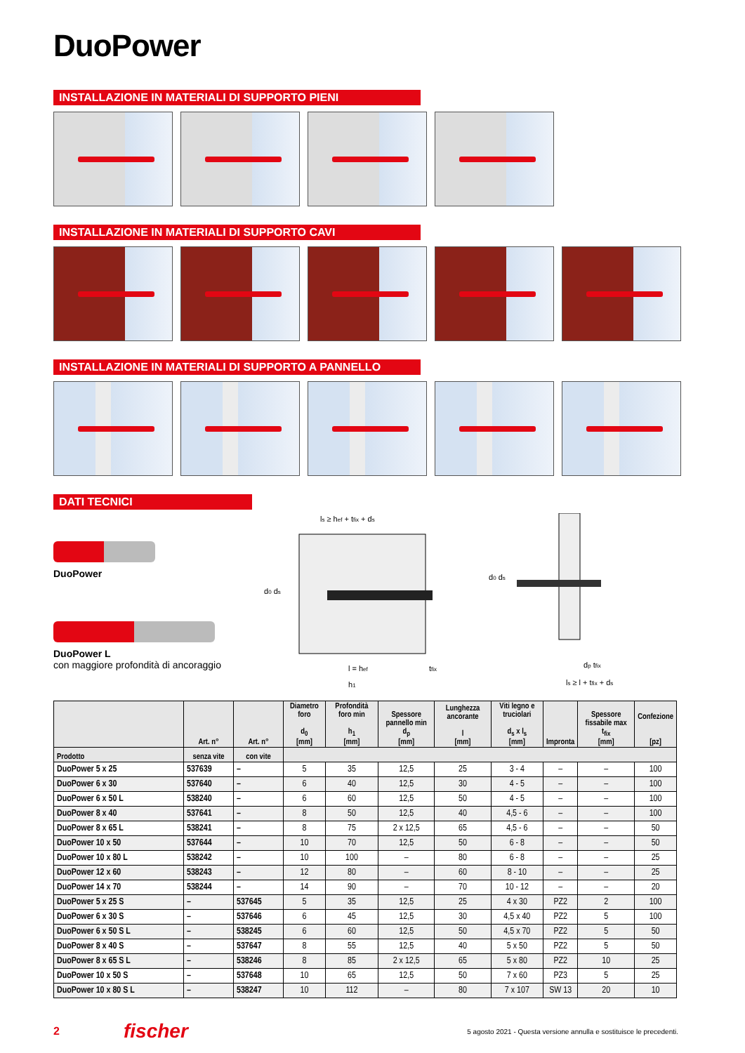DuoPower
INSTALLAZIONE IN MATERIALI DI SUPPORTO PIENI
INSTALLAZIONE IN MATERIALI DI SUPPORTO CAVI
INSTALLAZIONE IN MATERIALI DI SUPPORTO A PANNELLO
DATI TECNICI
DuoPower
DuoPower L
con maggiore profondità di ancoraggio
ls ≥ hef + tfix + ds
d0 ds
l = hef
tfix
h1
d0 ds
dp tfix
ls ≥ l + tfix + ds
| | Art. n° | Art. n° | Diametro foro d<sub>0</sub> [mm] | Profondità foro min h<sub>1</sub> [mm] | Spessore pannello min d<sub>p</sub> [mm] | Lunghezza ancorante l [mm] | Viti legno e truciolari d<sub>s</sub> x l<sub>s</sub> [mm] | Impronta | Spessore fissabile max t<sub>fix</sub> [mm] | Confezione [pz] |
| --- | --- | --- | --- | --- | --- | --- | --- | --- | --- | --- |
| Prodotto | senza vite | con vite | | | | | | | | |
| DuoPower 5 x 25 | 537639 | – | 5 | 35 | 12,5 | 25 | 3 - 4 | – | – | 100 |
| DuoPower 6 x 30 | 537640 | – | 6 | 40 | 12,5 | 30 | 4 - 5 | – | – | 100 |
| DuoPower 6 x 50 L | 538240 | – | 6 | 60 | 12,5 | 50 | 4 - 5 | – | – | 100 |
| DuoPower 8 x 40 | 537641 | – | 8 | 50 | 12,5 | 40 | 4,5 - 6 | – | – | 100 |
| DuoPower 8 x 65 L | 538241 | – | 8 | 75 | 2 x 12,5 | 65 | 4,5 - 6 | – | – | 50 |
| DuoPower 10 x 50 | 537644 | – | 10 | 70 | 12,5 | 50 | 6 - 8 | – | – | 50 |
| DuoPower 10 x 80 L | 538242 | – | 10 | 100 | – | 80 | 6 - 8 | – | – | 25 |
| DuoPower 12 x 60 | 538243 | – | 12 | 80 | – | 60 | 8 - 10 | – | – | 25 |
| DuoPower 14 x 70 | 538244 | – | 14 | 90 | – | 70 | 10 - 12 | – | – | 20 |
| DuoPower 5 x 25 S | – | 537645 | 5 | 35 | 12,5 | 25 | 4 x 30 | PZ2 | 2 | 100 |
| DuoPower 6 x 30 S | – | 537646 | 6 | 45 | 12,5 | 30 | 4,5 x 40 | PZ2 | 5 | 100 |
| DuoPower 6 x 50 S L | – | 538245 | 6 | 60 | 12,5 | 50 | 4,5 x 70 | PZ2 | 5 | 50 |
| DuoPower 8 x 40 S | – | 537647 | 8 | 55 | 12,5 | 40 | 5 x 50 | PZ2 | 5 | 50 |
| DuoPower 8 x 65 S L | – | 538246 | 8 | 85 | 2 x 12,5 | 65 | 5 x 80 | PZ2 | 10 | 25 |
| DuoPower 10 x 50 S | – | 537648 | 10 | 65 | 12,5 | 50 | 7 x 60 | PZ3 | 5 | 25 |
| DuoPower 10 x 80 S L | – | 538247 | 10 | 112 | – | 80 | 7 x 107 | SW 13 | 20 | 10 |
2 fischer 5 agosto 2021 - Questa versione annulla e sostituisce le precedenti.